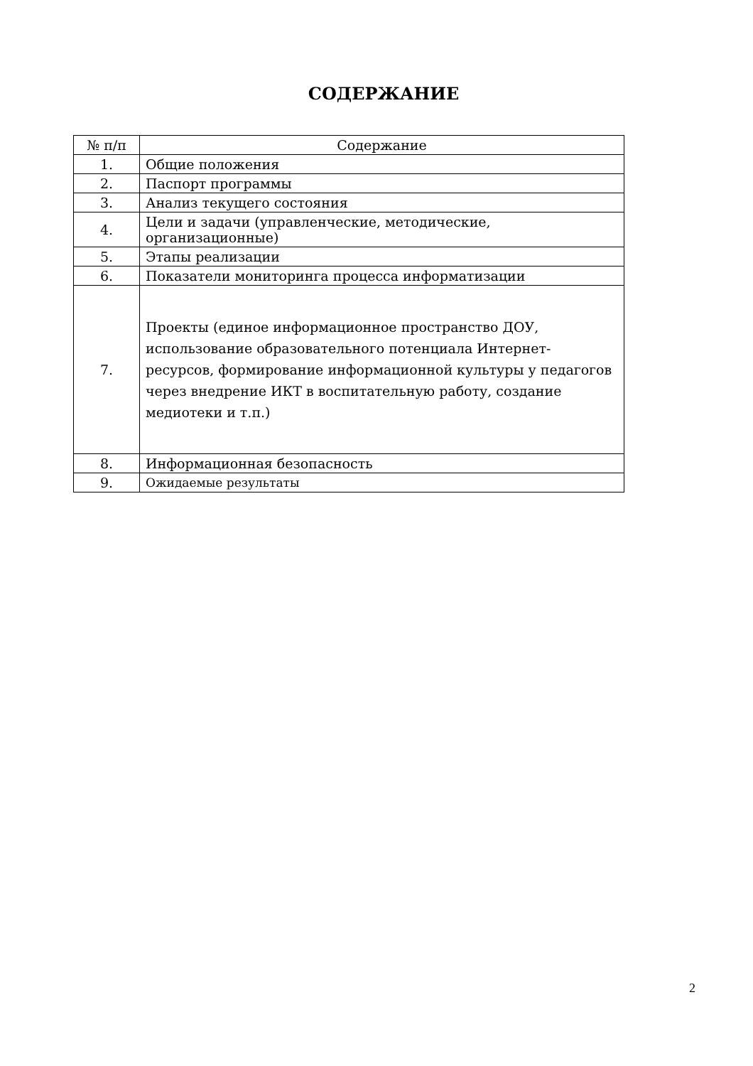СОДЕРЖАНИЕ
| № п/п | Содержание |
| --- | --- |
| 1. | Общие положения |
| 2. | Паспорт программы |
| 3. | Анализ текущего состояния |
| 4. | Цели и задачи (управленческие, методические, организационные) |
| 5. | Этапы реализации |
| 6. | Показатели мониторинга процесса информатизации |
| 7. | Проекты (единое информационное пространство ДОУ, использование образовательного потенциала Интернет-ресурсов, формирование информационной культуры у педагогов через внедрение ИКТ в воспитательную работу, создание медиотеки и т.п.) |
| 8. | Информационная безопасность |
| 9. | Ожидаемые результаты |
2